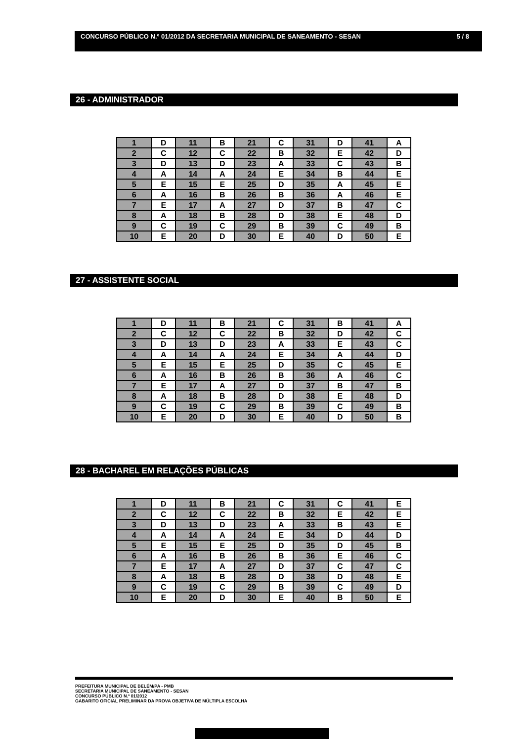CONCURSO PÚBLICO N.º 01/2012 DA SECRETARIA MUNICIPAL DE SANEAMENTO - SESAN 5 / 8
26 - ADMINISTRADOR
| 1 | D | 11 | B | 21 | C | 31 | D | 41 | A |
| 2 | C | 12 | C | 22 | B | 32 | E | 42 | D |
| 3 | D | 13 | D | 23 | A | 33 | C | 43 | B |
| 4 | A | 14 | A | 24 | E | 34 | B | 44 | E |
| 5 | E | 15 | E | 25 | D | 35 | A | 45 | E |
| 6 | A | 16 | B | 26 | B | 36 | A | 46 | E |
| 7 | E | 17 | A | 27 | D | 37 | B | 47 | C |
| 8 | A | 18 | B | 28 | D | 38 | E | 48 | D |
| 9 | C | 19 | C | 29 | B | 39 | C | 49 | B |
| 10 | E | 20 | D | 30 | E | 40 | D | 50 | E |
27 - ASSISTENTE SOCIAL
| 1 | D | 11 | B | 21 | C | 31 | B | 41 | A |
| 2 | C | 12 | C | 22 | B | 32 | D | 42 | C |
| 3 | D | 13 | D | 23 | A | 33 | E | 43 | C |
| 4 | A | 14 | A | 24 | E | 34 | A | 44 | D |
| 5 | E | 15 | E | 25 | D | 35 | C | 45 | E |
| 6 | A | 16 | B | 26 | B | 36 | A | 46 | C |
| 7 | E | 17 | A | 27 | D | 37 | B | 47 | B |
| 8 | A | 18 | B | 28 | D | 38 | E | 48 | D |
| 9 | C | 19 | C | 29 | B | 39 | C | 49 | B |
| 10 | E | 20 | D | 30 | E | 40 | D | 50 | B |
28 - BACHAREL EM RELAÇÕES PÚBLICAS
| 1 | D | 11 | B | 21 | C | 31 | C | 41 | E |
| 2 | C | 12 | C | 22 | B | 32 | E | 42 | E |
| 3 | D | 13 | D | 23 | A | 33 | B | 43 | E |
| 4 | A | 14 | A | 24 | E | 34 | D | 44 | D |
| 5 | E | 15 | E | 25 | D | 35 | D | 45 | B |
| 6 | A | 16 | B | 26 | B | 36 | E | 46 | C |
| 7 | E | 17 | A | 27 | D | 37 | C | 47 | C |
| 8 | A | 18 | B | 28 | D | 38 | D | 48 | E |
| 9 | C | 19 | C | 29 | B | 39 | C | 49 | D |
| 10 | E | 20 | D | 30 | E | 40 | B | 50 | E |
PREFEITURA MUNICIPAL DE BELÉM/PA - PMB
SECRETARIA MUNICIPAL DE SANEAMENTO - SESAN
CONCURSO PÚBLICO N.º 01/2012
GABARITO OFICIAL PRELIMINAR DA PROVA OBJETIVA DE MÚLTIPLA ESCOLHA